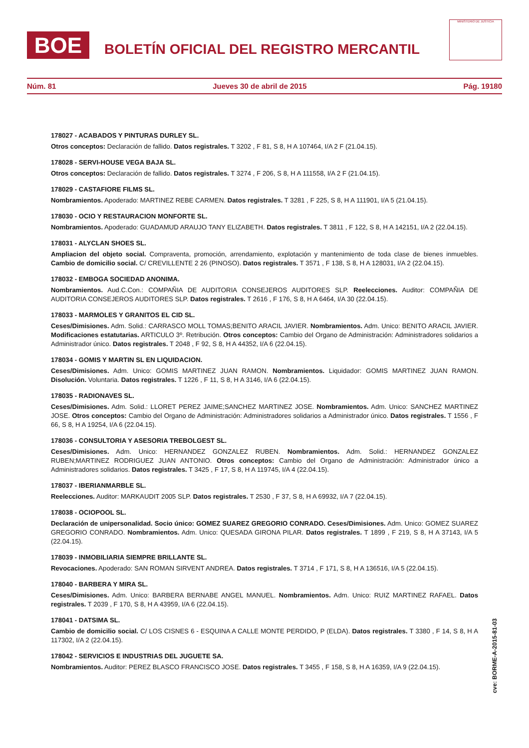BOE
BOLETÍN OFICIAL DEL REGISTRO MERCANTIL
MINISTERIO DE JUSTICIA
Núm. 81 Jueves 30 de abril de 2015 Pág. 19180
178027 - ACABADOS Y PINTURAS DURLEY SL.
Otros conceptos: Declaración de fallido. Datos registrales. T 3202 , F 81, S 8, H A 107464, I/A 2 F (21.04.15).
178028 - SERVI-HOUSE VEGA BAJA SL.
Otros conceptos: Declaración de fallido. Datos registrales. T 3274 , F 206, S 8, H A 111558, I/A 2 F (21.04.15).
178029 - CASTAFIORE FILMS SL.
Nombramientos. Apoderado: MARTINEZ REBE CARMEN. Datos registrales. T 3281 , F 225, S 8, H A 111901, I/A 5 (21.04.15).
178030 - OCIO Y RESTAURACION MONFORTE SL.
Nombramientos. Apoderado: GUADAMUD ARAUJO TANY ELIZABETH. Datos registrales. T 3811 , F 122, S 8, H A 142151, I/A 2 (22.04.15).
178031 - ALYCLAN SHOES SL.
Ampliacion del objeto social. Compraventa, promoción, arrendamiento, explotación y mantenimiento de toda clase de bienes inmuebles. Cambio de domicilio social. C/ CREVILLENTE 2 26 (PINOSO). Datos registrales. T 3571 , F 138, S 8, H A 128031, I/A 2 (22.04.15).
178032 - EMBOGA SOCIEDAD ANONIMA.
Nombramientos. Aud.C.Con.: COMPAÑIA DE AUDITORIA CONSEJEROS AUDITORES SLP. Reelecciones. Auditor: COMPAÑIA DE AUDITORIA CONSEJEROS AUDITORES SLP. Datos registrales. T 2616 , F 176, S 8, H A 6464, I/A 30 (22.04.15).
178033 - MARMOLES Y GRANITOS EL CID SL.
Ceses/Dimisiones. Adm. Solid.: CARRASCO MOLL TOMAS;BENITO ARACIL JAVIER. Nombramientos. Adm. Unico: BENITO ARACIL JAVIER. Modificaciones estatutarias. ARTICULO 3º. Retribución. Otros conceptos: Cambio del Organo de Administración: Administradores solidarios a Administrador único. Datos registrales. T 2048 , F 92, S 8, H A 44352, I/A 6 (22.04.15).
178034 - GOMIS Y MARTIN SL EN LIQUIDACION.
Ceses/Dimisiones. Adm. Unico: GOMIS MARTINEZ JUAN RAMON. Nombramientos. Liquidador: GOMIS MARTINEZ JUAN RAMON. Disolución. Voluntaria. Datos registrales. T 1226 , F 11, S 8, H A 3146, I/A 6 (22.04.15).
178035 - RADIONAVES SL.
Ceses/Dimisiones. Adm. Solid.: LLORET PEREZ JAIME;SANCHEZ MARTINEZ JOSE. Nombramientos. Adm. Unico: SANCHEZ MARTINEZ JOSE. Otros conceptos: Cambio del Organo de Administración: Administradores solidarios a Administrador único. Datos registrales. T 1556 , F 66, S 8, H A 19254, I/A 6 (22.04.15).
178036 - CONSULTORIA Y ASESORIA TREBOLGEST SL.
Ceses/Dimisiones. Adm. Unico: HERNANDEZ GONZALEZ RUBEN. Nombramientos. Adm. Solid.: HERNANDEZ GONZALEZ RUBEN;MARTINEZ RODRIGUEZ JUAN ANTONIO. Otros conceptos: Cambio del Organo de Administración: Administrador único a Administradores solidarios. Datos registrales. T 3425 , F 17, S 8, H A 119745, I/A 4 (22.04.15).
178037 - IBERIANMARBLE SL.
Reelecciones. Auditor: MARKAUDIT 2005 SLP. Datos registrales. T 2530 , F 37, S 8, H A 69932, I/A 7 (22.04.15).
178038 - OCIOPOOL SL.
Declaración de unipersonalidad. Socio único: GOMEZ SUAREZ GREGORIO CONRADO. Ceses/Dimisiones. Adm. Unico: GOMEZ SUAREZ GREGORIO CONRADO. Nombramientos. Adm. Unico: QUESADA GIRONA PILAR. Datos registrales. T 1899 , F 219, S 8, H A 37143, I/A 5 (22.04.15).
178039 - INMOBILIARIA SIEMPRE BRILLANTE SL.
Revocaciones. Apoderado: SAN ROMAN SIRVENT ANDREA. Datos registrales. T 3714 , F 171, S 8, H A 136516, I/A 5 (22.04.15).
178040 - BARBERA Y MIRA SL.
Ceses/Dimisiones. Adm. Unico: BARBERA BERNABE ANGEL MANUEL. Nombramientos. Adm. Unico: RUIZ MARTINEZ RAFAEL. Datos registrales. T 2039 , F 170, S 8, H A 43959, I/A 6 (22.04.15).
178041 - DATSIMA SL.
Cambio de domicilio social. C/ LOS CISNES 6 - ESQUINA A CALLE MONTE PERDIDO, P (ELDA). Datos registrales. T 3380 , F 14, S 8, H A 117302, I/A 2 (22.04.15).
178042 - SERVICIOS E INDUSTRIAS DEL JUGUETE SA.
Nombramientos. Auditor: PEREZ BLASCO FRANCISCO JOSE. Datos registrales. T 3455 , F 158, S 8, H A 16359, I/A 9 (22.04.15).
cve: BORME-A-2015-81-03